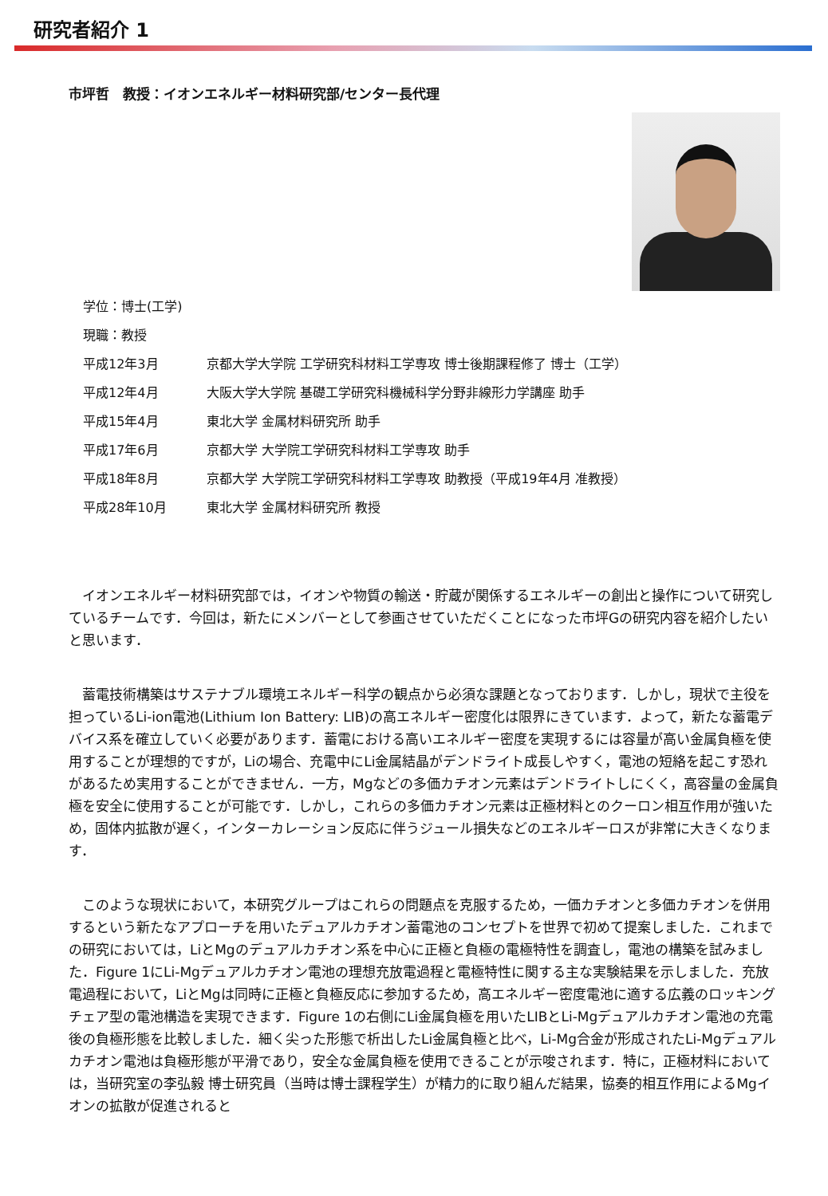研究者紹介 1
市坪哲　教授：イオンエネルギー材料研究部/センター長代理
| 学位：博士(工学) | |
| 現職：教授 | |
| 平成12年3月 | 京都大学大学院 工学研究科材料工学専攻 博士後期課程修了 博士（工学） |
| 平成12年4月 | 大阪大学大学院 基礎工学研究科機械科学分野非線形力学講座 助手 |
| 平成15年4月 | 東北大学 金属材料研究所 助手 |
| 平成17年6月 | 京都大学 大学院工学研究科材料工学専攻 助手 |
| 平成18年8月 | 京都大学 大学院工学研究科材料工学専攻 助教授（平成19年4月 准教授） |
| 平成28年10月 | 東北大学 金属材料研究所 教授 |
イオンエネルギー材料研究部では，イオンや物質の輸送・貯蔵が関係するエネルギーの創出と操作について研究しているチームです．今回は，新たにメンバーとして参画させていただくことになった市坪Gの研究内容を紹介したいと思います．
蓄電技術構築はサステナブル環境エネルギー科学の観点から必須な課題となっております．しかし，現状で主役を担っているLi-ion電池(Lithium Ion Battery: LIB)の高エネルギー密度化は限界にきています．よって，新たな蓄電デバイス系を確立していく必要があります．蓄電における高いエネルギー密度を実現するには容量が高い金属負極を使用することが理想的ですが，Liの場合、充電中にLi金属結晶がデンドライト成長しやすく，電池の短絡を起こす恐れがあるため実用することができません．一方，Mgなどの多価カチオン元素はデンドライトしにくく，高容量の金属負極を安全に使用することが可能です．しかし，これらの多価カチオン元素は正極材料とのクーロン相互作用が強いため，固体内拡散が遅く，インターカレーション反応に伴うジュール損失などのエネルギーロスが非常に大きくなります．
このような現状において，本研究グループはこれらの問題点を克服するため，一価カチオンと多価カチオンを併用するという新たなアプローチを用いたデュアルカチオン蓄電池のコンセプトを世界で初めて提案しました．これまでの研究においては，LiとMgのデュアルカチオン系を中心に正極と負極の電極特性を調査し，電池の構築を試みました．Figure 1にLi-Mgデュアルカチオン電池の理想充放電過程と電極特性に関する主な実験結果を示しました．充放電過程において，LiとMgは同時に正極と負極反応に参加するため，高エネルギー密度電池に適する広義のロッキングチェア型の電池構造を実現できます．Figure 1の右側にLi金属負極を用いたLIBとLi-Mgデュアルカチオン電池の充電後の負極形態を比較しました．細く尖った形態で析出したLi金属負極と比べ，Li-Mg合金が形成されたLi-Mgデュアルカチオン電池は負極形態が平滑であり，安全な金属負極を使用できることが示唆されます．特に，正極材料においては，当研究室の李弘毅 博士研究員（当時は博士課程学生）が精力的に取り組んだ結果，協奏的相互作用によるMgイオンの拡散が促進されると